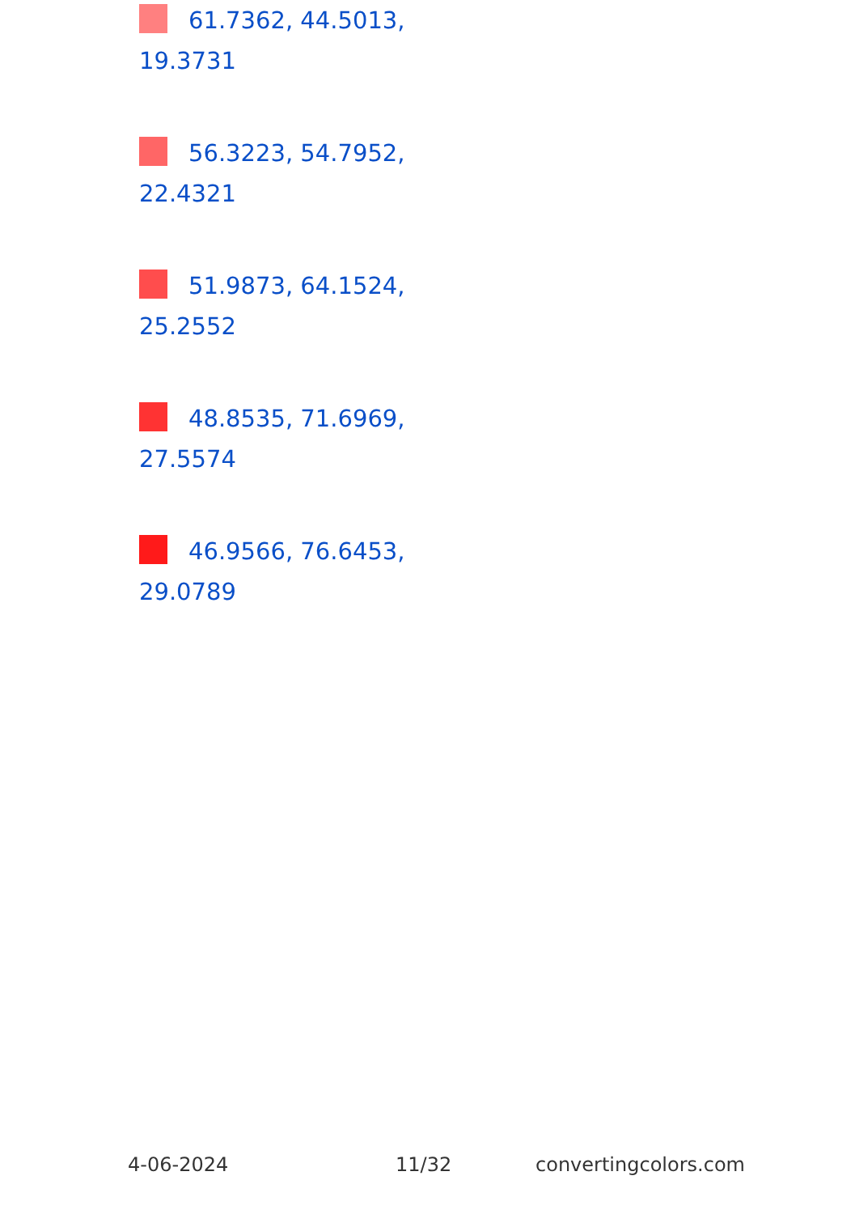61.7362, 44.5013, 19.3731
56.3223, 54.7952, 22.4321
51.9873, 64.1524, 25.2552
48.8535, 71.6969, 27.5574
46.9566, 76.6453, 29.0789
4-06-2024 11/32 convertingcolors.com